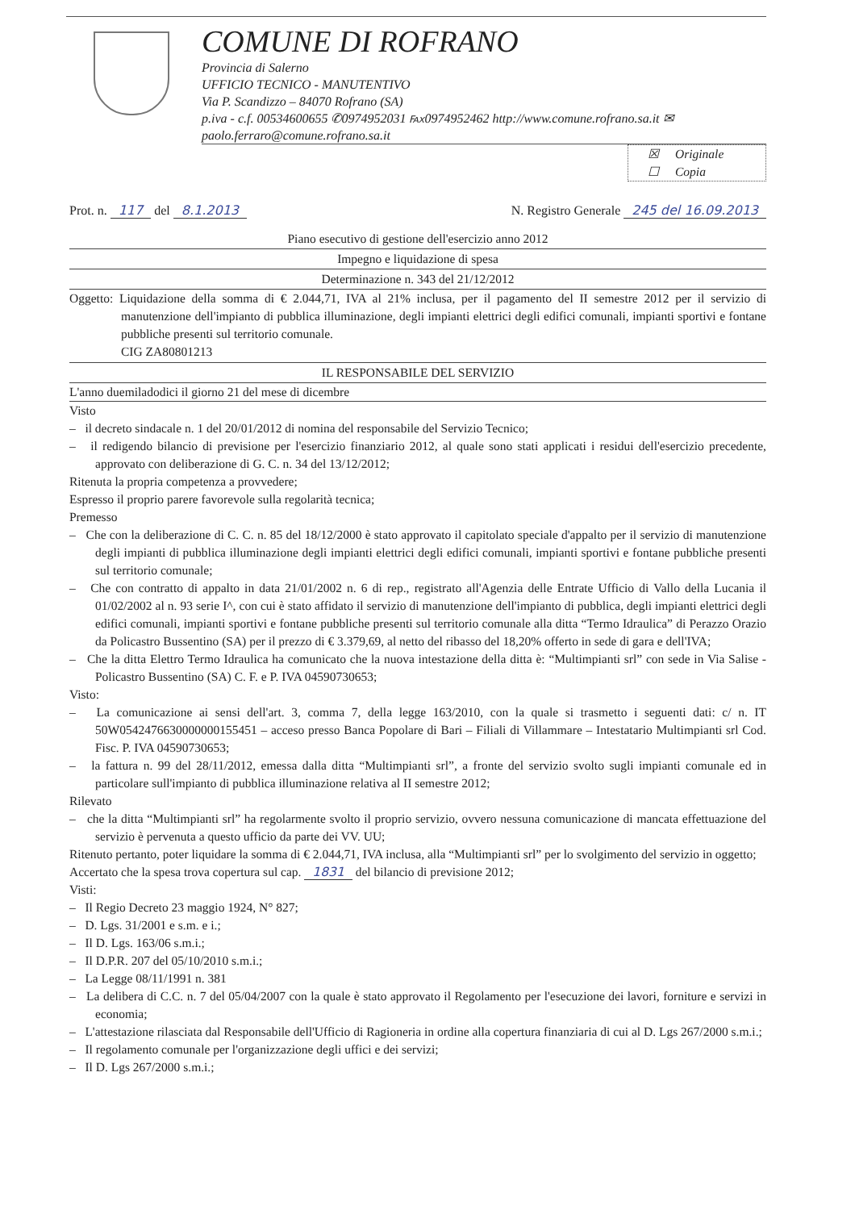COMUNE DI ROFRANO
Provincia di Salerno
UFFICIO TECNICO - MANUTENTIVO
Via P. Scandizzo – 84070 Rofrano (SA)
p.iva - c.f. 00534600655 ✆0974952031 ℻0974952462 http://www.comune.rofrano.sa.it ✉ paolo.ferraro@comune.rofrano.sa.it
☒ Originale
☐ Copia
Prot. n. 117 del 8.1.2013 N. Registro Generale 245 del 16.09.2013
Piano esecutivo di gestione dell'esercizio anno 2012
Impegno e liquidazione di spesa
Determinazione n. 343 del 21/12/2012
Oggetto: Liquidazione della somma di € 2.044,71, IVA al 21% inclusa, per il pagamento del II semestre 2012 per il servizio di manutenzione dell'impianto di pubblica illuminazione, degli impianti elettrici degli edifici comunali, impianti sportivi e fontane pubbliche presenti sul territorio comunale.
CIG ZA80801213
IL RESPONSABILE DEL SERVIZIO
L'anno duemiladodici il giorno 21 del mese di dicembre
Visto
– il decreto sindacale n. 1 del 20/01/2012 di nomina del responsabile del Servizio Tecnico;
– il redigendo bilancio di previsione per l'esercizio finanziario 2012, al quale sono stati applicati i residui dell'esercizio precedente, approvato con deliberazione di G. C. n. 34 del 13/12/2012;
Ritenuta la propria competenza a provvedere;
Espresso il proprio parere favorevole sulla regolarità tecnica;
Premesso
– Che con la deliberazione di C. C. n. 85 del 18/12/2000 è stato approvato il capitolato speciale d'appalto per il servizio di manutenzione degli impianti di pubblica illuminazione degli impianti elettrici degli edifici comunali, impianti sportivi e fontane pubbliche presenti sul territorio comunale;
– Che con contratto di appalto in data 21/01/2002 n. 6 di rep., registrato all'Agenzia delle Entrate Ufficio di Vallo della Lucania il 01/02/2002 al n. 93 serie I^, con cui è stato affidato il servizio di manutenzione dell'impianto di pubblica, degli impianti elettrici degli edifici comunali, impianti sportivi e fontane pubbliche presenti sul territorio comunale alla ditta “Termo Idraulica” di Perazzo Orazio da Policastro Bussentino (SA) per il prezzo di € 3.379,69, al netto del ribasso del 18,20% offerto in sede di gara e dell'IVA;
– Che la ditta Elettro Termo Idraulica ha comunicato che la nuova intestazione della ditta è: “Multimpianti srl” con sede in Via Salise - Policastro Bussentino (SA) C. F. e P. IVA 04590730653;
Visto:
– La comunicazione ai sensi dell'art. 3, comma 7, della legge 163/2010, con la quale si trasmetto i seguenti dati: c/ n. IT 50W0542476630000000155451 – acceso presso Banca Popolare di Bari – Filiali di Villammare – Intestatario Multimpianti srl Cod. Fisc. P. IVA 04590730653;
– la fattura n. 99 del 28/11/2012, emessa dalla ditta “Multimpianti srl”, a fronte del servizio svolto sugli impianti comunale ed in particolare sull'impianto di pubblica illuminazione relativa al II semestre 2012;
Rilevato
– che la ditta “Multimpianti srl” ha regolarmente svolto il proprio servizio, ovvero nessuna comunicazione di mancata effettuazione del servizio è pervenuta a questo ufficio da parte dei VV. UU;
Ritenuto pertanto, poter liquidare la somma di € 2.044,71, IVA inclusa, alla “Multimpianti srl” per lo svolgimento del servizio in oggetto;
Accertato che la spesa trova copertura sul cap. 1831 del bilancio di previsione 2012;
Visti:
– Il Regio Decreto 23 maggio 1924, N° 827;
– D. Lgs. 31/2001 e s.m. e i.;
– Il D. Lgs. 163/06 s.m.i.;
– Il D.P.R. 207 del 05/10/2010 s.m.i.;
– La Legge 08/11/1991 n. 381
– La delibera di C.C. n. 7 del 05/04/2007 con la quale è stato approvato il Regolamento per l'esecuzione dei lavori, forniture e servizi in economia;
– L'attestazione rilasciata dal Responsabile dell'Ufficio di Ragioneria in ordine alla copertura finanziaria di cui al D. Lgs 267/2000 s.m.i.;
– Il regolamento comunale per l'organizzazione degli uffici e dei servizi;
– Il D. Lgs 267/2000 s.m.i.;